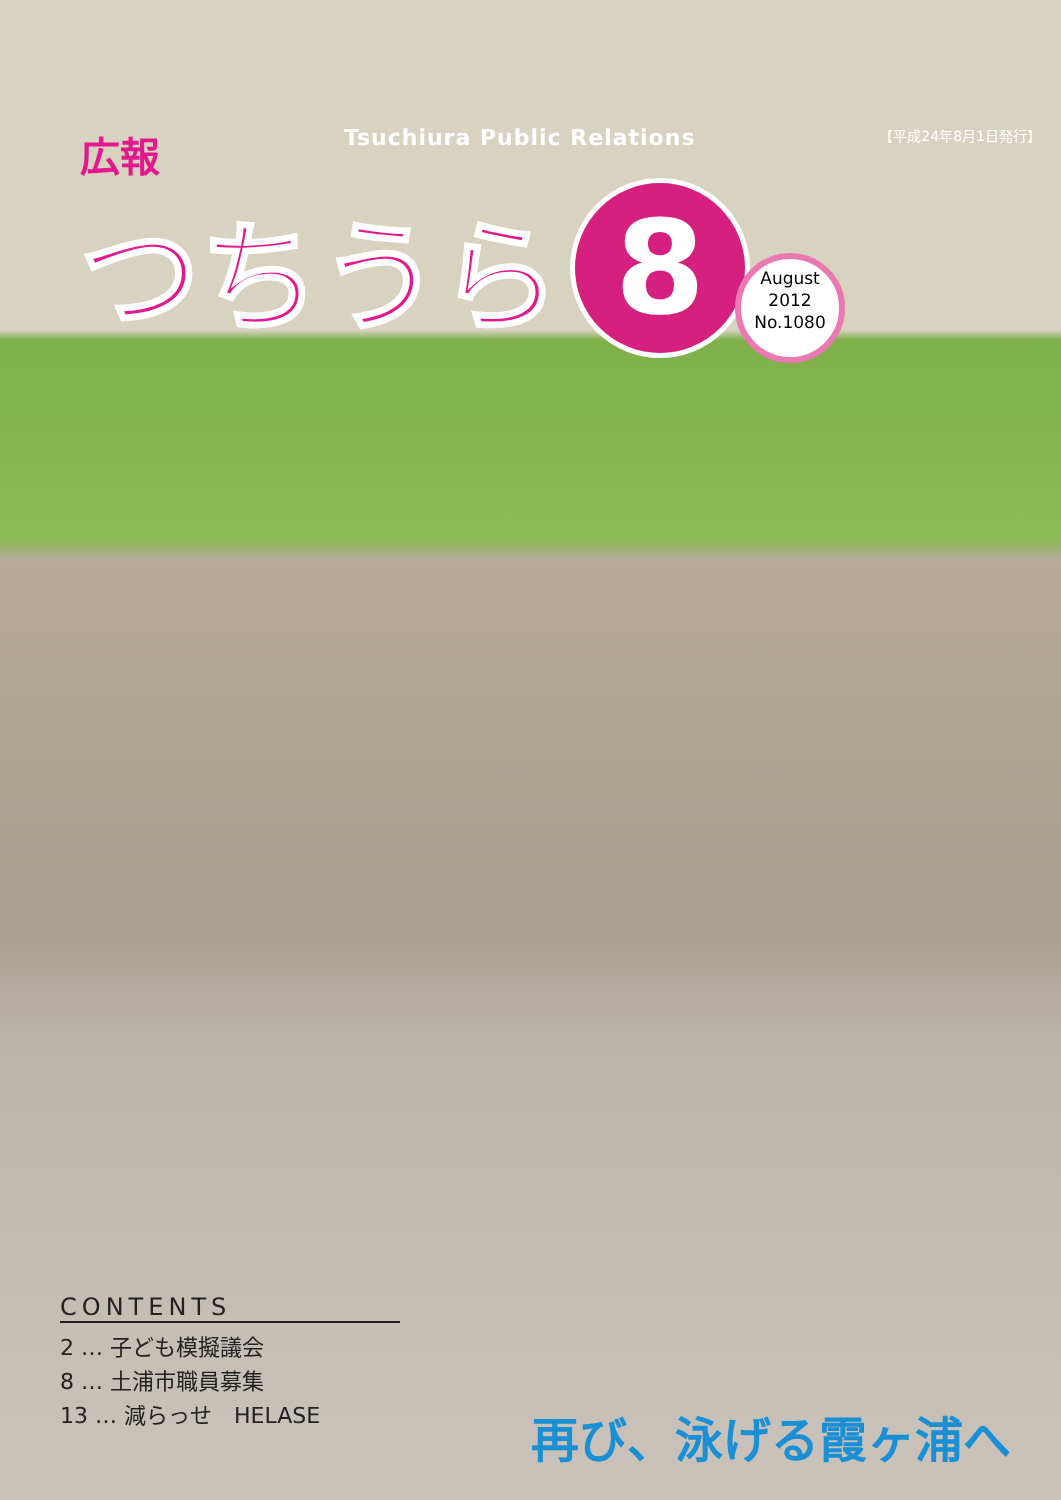広報
Tsuchiura Public Relations
【平成24年8月1日発行】
つちうら
8
August
2012
No.1080
CONTENTS
2 … 子ども模擬議会
8 … 土浦市職員募集
13 … 減らっせ　HELASE
再び、泳げる霞ヶ浦へ